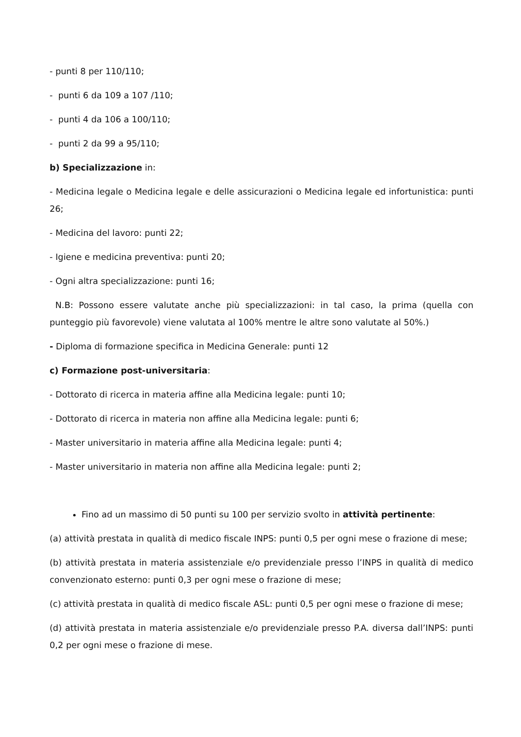- punti 8 per 110/110;
- punti 6 da 109 a 107 /110;
- punti 4 da 106 a 100/110;
- punti 2 da 99 a 95/110;
b) Specializzazione in:
- Medicina legale o Medicina legale e delle assicurazioni o Medicina legale ed infortunistica: punti 26;
- Medicina del lavoro: punti 22;
- Igiene e medicina preventiva: punti 20;
- Ogni altra specializzazione: punti 16;
N.B: Possono essere valutate anche più specializzazioni: in tal caso, la prima (quella con punteggio più favorevole) viene valutata al 100% mentre le altre sono valutate al 50%.)
- Diploma di formazione specifica in Medicina Generale: punti 12
c) Formazione post-universitaria:
- Dottorato di ricerca in materia affine alla Medicina legale: punti 10;
- Dottorato di ricerca in materia non affine alla Medicina legale: punti 6;
- Master universitario in materia affine alla Medicina legale: punti 4;
- Master universitario in materia non affine alla Medicina legale: punti 2;
Fino ad un massimo di 50 punti su 100 per servizio svolto in attività pertinente:
(a) attività prestata in qualità di medico fiscale INPS: punti 0,5 per ogni mese o frazione di mese;
(b) attività prestata in materia assistenziale e/o previdenziale presso l’INPS in qualità di medico convenzionato esterno: punti 0,3 per ogni mese o frazione di mese;
(c) attività prestata in qualità di medico fiscale ASL: punti 0,5 per ogni mese o frazione di mese;
(d) attività prestata in materia assistenziale e/o previdenziale presso P.A. diversa dall’INPS: punti 0,2 per ogni mese o frazione di mese.